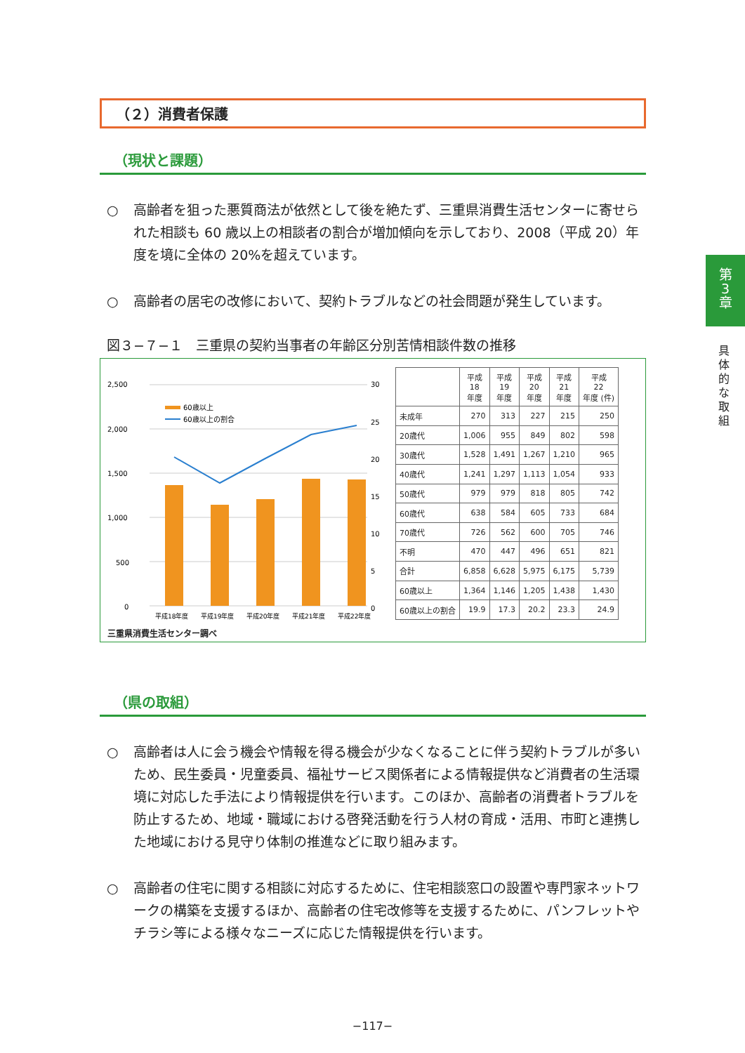（２）消費者保護
（現状と課題）
○ 高齢者を狙った悪質商法が依然として後を絶たず、三重県消費生活センターに寄せられた相談も 60 歳以上の相談者の割合が増加傾向を示しており、2008（平成 20）年度を境に全体の 20%を超えています。
○ 高齢者の居宅の改修において、契約トラブルなどの社会問題が発生しています。
図３−７−１　三重県の契約当事者の年齢区分別苦情相談件数の推移
2,500
2,000
1,500
1,000
500
0
30
25
20
15
10
5
0
60歳以上
60歳以上の割合
平成18年度
平成19年度
平成20年度
平成21年度
平成22年度
| | 平成 18 年度 | 平成 19 年度 | 平成 20 年度 | 平成 21 年度 | 平成 22 年度 (件) |
| --- | --- | --- | --- | --- | --- |
| 未成年 | 270 | 313 | 227 | 215 | 250 |
| 20歳代 | 1,006 | 955 | 849 | 802 | 598 |
| 30歳代 | 1,528 | 1,491 | 1,267 | 1,210 | 965 |
| 40歳代 | 1,241 | 1,297 | 1,113 | 1,054 | 933 |
| 50歳代 | 979 | 979 | 818 | 805 | 742 |
| 60歳代 | 638 | 584 | 605 | 733 | 684 |
| 70歳代 | 726 | 562 | 600 | 705 | 746 |
| 不明 | 470 | 447 | 496 | 651 | 821 |
| 合計 | 6,858 | 6,628 | 5,975 | 6,175 | 5,739 |
| 60歳以上 | 1,364 | 1,146 | 1,205 | 1,438 | 1,430 |
| 60歳以上の割合 | 19.9 | 17.3 | 20.2 | 23.3 | 24.9 |
三重県消費生活センター調べ
（県の取組）
○ 高齢者は人に会う機会や情報を得る機会が少なくなることに伴う契約トラブルが多いため、民生委員・児童委員、福祉サービス関係者による情報提供など消費者の生活環境に対応した手法により情報提供を行います。このほか、高齢者の消費者トラブルを防止するため、地域・職域における啓発活動を行う人材の育成・活用、市町と連携した地域における見守り体制の推進などに取り組みます。
○ 高齢者の住宅に関する相談に対応するために、住宅相談窓口の設置や専門家ネットワークの構築を支援するほか、高齢者の住宅改修等を支援するために、パンフレットやチラシ等による様々なニーズに応じた情報提供を行います。
第
3
章
具体的な取組
−117−